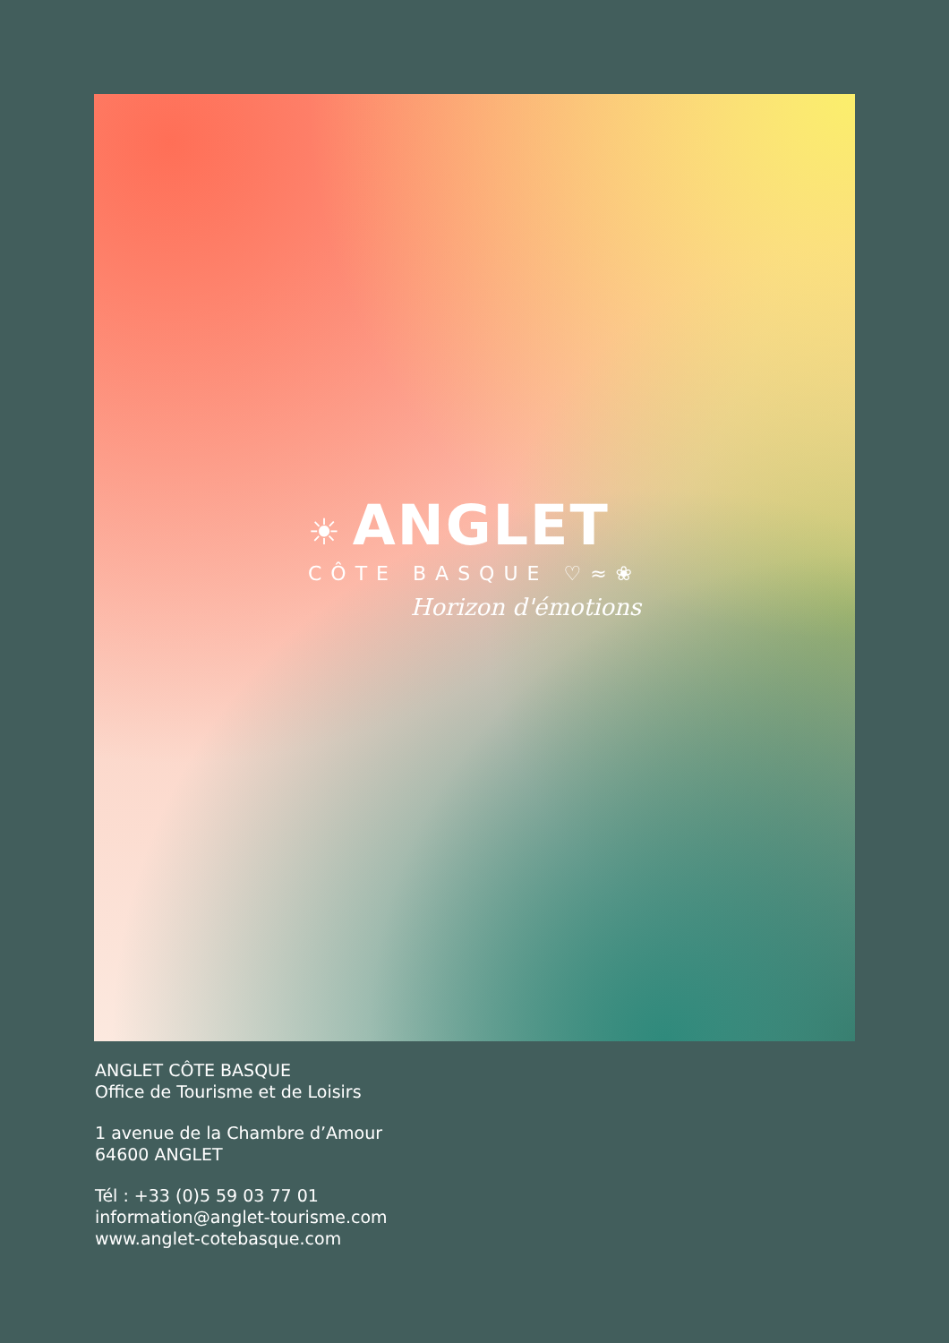☀ ANGLET
CÔTE BASQUE ♡≈❀
Horizon d'émotions
ANGLET CÔTE BASQUE
Office de Tourisme et de Loisirs
1 avenue de la Chambre d’Amour
64600 ANGLET
Tél : +33 (0)5 59 03 77 01
information@anglet-tourisme.com
www.anglet-cotebasque.com